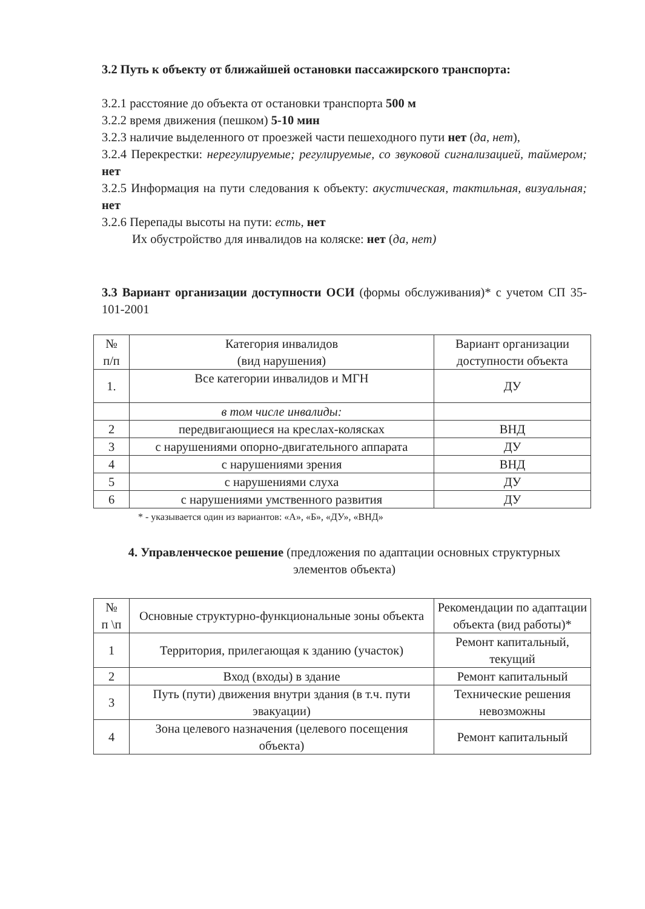3.2 Путь к объекту от ближайшей остановки пассажирского транспорта:
3.2.1 расстояние до объекта от остановки транспорта 500 м
3.2.2 время движения (пешком) 5-10 мин
3.2.3 наличие выделенного от проезжей части пешеходного пути нет (да, нет),
3.2.4 Перекрестки: нерегулируемые; регулируемые, со звуковой сигнализацией, таймером; нет
3.2.5 Информация на пути следования к объекту: акустическая, тактильная, визуальная; нет
3.2.6 Перепады высоты на пути: есть, нет
Их обустройство для инвалидов на коляске: нет (да, нет)
3.3 Вариант организации доступности ОСИ (формы обслуживания)* с учетом СП 35-101-2001
| № п/п | Категория инвалидов (вид нарушения) | Вариант организации доступности объекта |
| --- | --- | --- |
| 1. | Все категории инвалидов и МГН | ДУ |
| | в том числе инвалиды: | |
| 2 | передвигающиеся на креслах-колясках | ВНД |
| 3 | с нарушениями опорно-двигательного аппарата | ДУ |
| 4 | с нарушениями зрения | ВНД |
| 5 | с нарушениями слуха | ДУ |
| 6 | с нарушениями умственного развития | ДУ |
* - указывается один из вариантов: «А», «Б», «ДУ», «ВНД»
4. Управленческое решение (предложения по адаптации основных структурных элементов объекта)
| № п \п | Основные структурно-функциональные зоны объекта | Рекомендации по адаптации объекта (вид работы)* |
| --- | --- | --- |
| 1 | Территория, прилегающая к зданию (участок) | Ремонт капитальный, текущий |
| 2 | Вход (входы) в здание | Ремонт капитальный |
| 3 | Путь (пути) движения внутри здания (в т.ч. пути эвакуации) | Технические решения невозможны |
| 4 | Зона целевого назначения (целевого посещения объекта) | Ремонт капитальный |